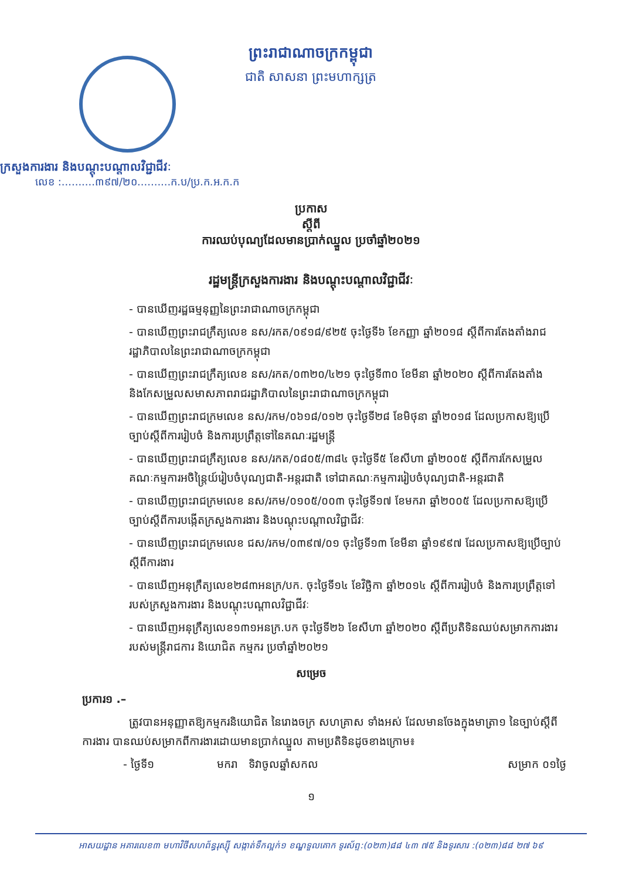ព្រះរាជាណាចក្រកម្ពុជា
ជាតិ សាសនា ព្រះមហាក្សត្រ
ក្រសួងការងារ និងបណ្តុះបណ្តាលវិជ្ជាជីវៈ
លេខ :..........៣៩៧/២០..........ក.ប/ប្រ.ក.អ.ក.ក
ប្រកាស
ស្តីពី
ការឈប់បុណ្យដែលមានប្រាក់ឈ្នួល ប្រចាំឆ្នាំ២០២១
រដ្ឋមន្ត្រីក្រសួងការងារ និងបណ្តុះបណ្តាលវិជ្ជាជីវៈ
- បានឃើញរដ្ឋធម្មនុញ្ញនៃព្រះរាជាណាចក្រកម្ពុជា
- បានឃើញព្រះរាជក្រឹត្យលេខ នស/រកត/០៩១៨/៩២៥ ចុះថ្ងៃទី៦ ខែកញ្ញា ឆ្នាំ២០១៨ ស្តីពីការតែងតាំងរាជរដ្ឋាភិបាលនៃព្រះរាជាណាចក្រកម្ពុជា
- បានឃើញព្រះរាជក្រឹត្យលេខ នស/រកត/០៣២០/៤២១ ចុះថ្ងៃទី៣០ ខែមីនា ឆ្នាំ២០២០ ស្តីពីការតែងតាំង និងកែសម្រួលសមាសភាពរាជរដ្ឋាភិបាលនៃព្រះរាជាណាចក្រកម្ពុជា
- បានឃើញព្រះរាជក្រមលេខ នស/រកម/០៦១៨/០១២ ចុះថ្ងៃទី២៨ ខែមិថុនា ឆ្នាំ២០១៨ ដែលប្រកាសឱ្យប្រើច្បាប់ស្តីពីការរៀបចំ និងការប្រព្រឹត្តទៅនៃគណៈរដ្ឋមន្ត្រី
- បានឃើញព្រះរាជក្រឹត្យលេខ នស/រកត/០៨០៥/៣៨៤ ចុះថ្ងៃទី៥ ខែសីហា ឆ្នាំ២០០៥ ស្តីពីការកែសម្រួលគណៈកម្មការអចិន្ត្រៃយ៍រៀបចំបុណ្យជាតិ-អន្តរជាតិ ទៅជាគណៈកម្មការរៀបចំបុណ្យជាតិ-អន្តរជាតិ
- បានឃើញព្រះរាជក្រមលេខ នស/រកម/០១០៥/០០៣ ចុះថ្ងៃទី១៧ ខែមករា ឆ្នាំ២០០៥ ដែលប្រកាសឱ្យប្រើច្បាប់ស្តីពីការបង្កើតក្រសួងការងារ និងបណ្តុះបណ្តាលវិជ្ជាជីវៈ
- បានឃើញព្រះរាជក្រមលេខ ជស/រកម/០៣៩៧/០១ ចុះថ្ងៃទី១៣ ខែមីនា ឆ្នាំ១៩៩៧ ដែលប្រកាសឱ្យប្រើច្បាប់ស្តីពីការងារ
- បានឃើញអនុក្រឹត្យលេខ២៨៣អនក្រ/បក. ចុះថ្ងៃទី១៤ ខែវិច្ឆិកា ឆ្នាំ២០១៤ ស្តីពីការរៀបចំ និងការប្រព្រឹត្តទៅរបស់ក្រសួងការងារ និងបណ្តុះបណ្តាលវិជ្ជាជីវៈ
- បានឃើញអនុក្រឹត្យលេខ១៣១អនក្រ.បក ចុះថ្ងៃទី២៦ ខែសីហា ឆ្នាំ២០២០ ស្តីពីប្រតិទិនឈប់សម្រាកការងារ របស់មន្ត្រីរាជការ និយោជិត កម្មករ ប្រចាំឆ្នាំ២០២១
សម្រេច
ប្រការ១ .–
ត្រូវបានអនុញ្ញាតឱ្យកម្មករនិយោជិត នៃរោងចក្រ សហគ្រាស ទាំងអស់ ដែលមានចែងក្នុងមាត្រា១ នៃច្បាប់ស្តីពីការងារ បានឈប់សម្រាកពីការងារដោយមានប្រាក់ឈ្នួល តាមប្រតិទិនដូចខាងក្រោម៖
- ថ្ងៃទី១ មករា ទិវាចូលឆ្នាំសកល សម្រាក ០១ថ្ងៃ
១
អាសយដ្ឋាន អគារលេខ៣ មហាវិថីសហព័ន្ធរុស្ស៊ី សង្កាត់ទឹកល្អក់១ ខណ្ឌទួលគោក ទូរស័ព្ទ:(០២៣)៨៨ ៤៣ ៧៥ និងទូរសារ :(០២៣)៨៨ ២៧ ៦៩